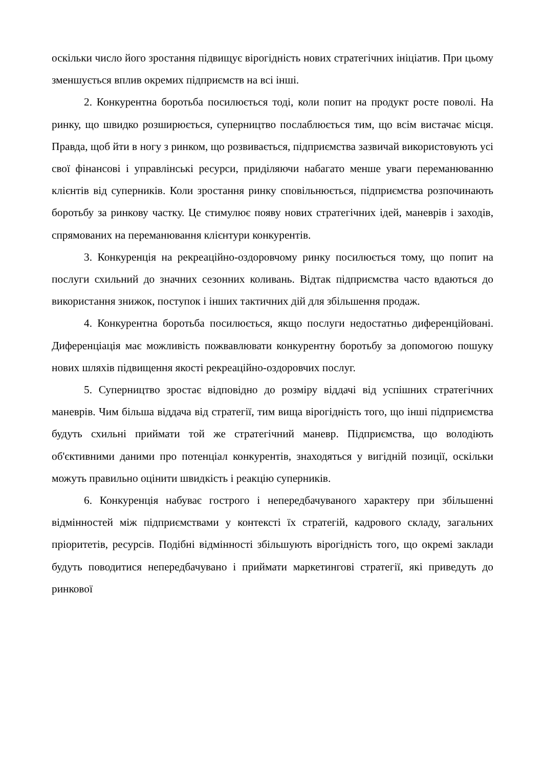оскільки число його зростання підвищує вірогідність нових стратегічних ініціатив. При цьому зменшується вплив окремих підприємств на всі інші.
2. Конкурентна боротьба посилюється тоді, коли попит на продукт росте поволі. На ринку, що швидко розширюється, суперництво послаблюється тим, що всім вистачає місця. Правда, щоб йти в ногу з ринком, що розвивається, підприємства зазвичай використовують усі свої фінансові і управлінські ресурси, приділяючи набагато менше уваги переманюванню клієнтів від суперників. Коли зростання ринку сповільнюється, підприємства розпочинають боротьбу за ринкову частку. Це стимулює появу нових стратегічних ідей, маневрів і заходів, спрямованих на переманювання клієнтури конкурентів.
3. Конкуренція на рекреаційно-оздоровчому ринку посилюється тому, що попит на послуги схильний до значних сезонних коливань. Відтак підприємства часто вдаються до використання знижок, поступок і інших тактичних дій для збільшення продаж.
4. Конкурентна боротьба посилюється, якщо послуги недостатньо диференційовані. Диференціація має можливість пожвавлювати конкурентну боротьбу за допомогою пошуку нових шляхів підвищення якості рекреаційно-оздоровчих послуг.
5. Суперництво зростає відповідно до розміру віддачі від успішних стратегічних маневрів. Чим більша віддача від стратегії, тим вища вірогідність того, що інші підприємства будуть схильні приймати той же стратегічний маневр. Підприємства, що володіють об'єктивними даними про потенціал конкурентів, знаходяться у вигідній позиції, оскільки можуть правильно оцінити швидкість і реакцію суперників.
6. Конкуренція набуває гострого і непередбачуваного характеру при збільшенні відмінностей між підприємствами у контексті їх стратегій, кадрового складу, загальних пріоритетів, ресурсів. Подібні відмінності збільшують вірогідність того, що окремі заклади будуть поводитися непередбачувано і приймати маркетингові стратегії, які приведуть до ринкової